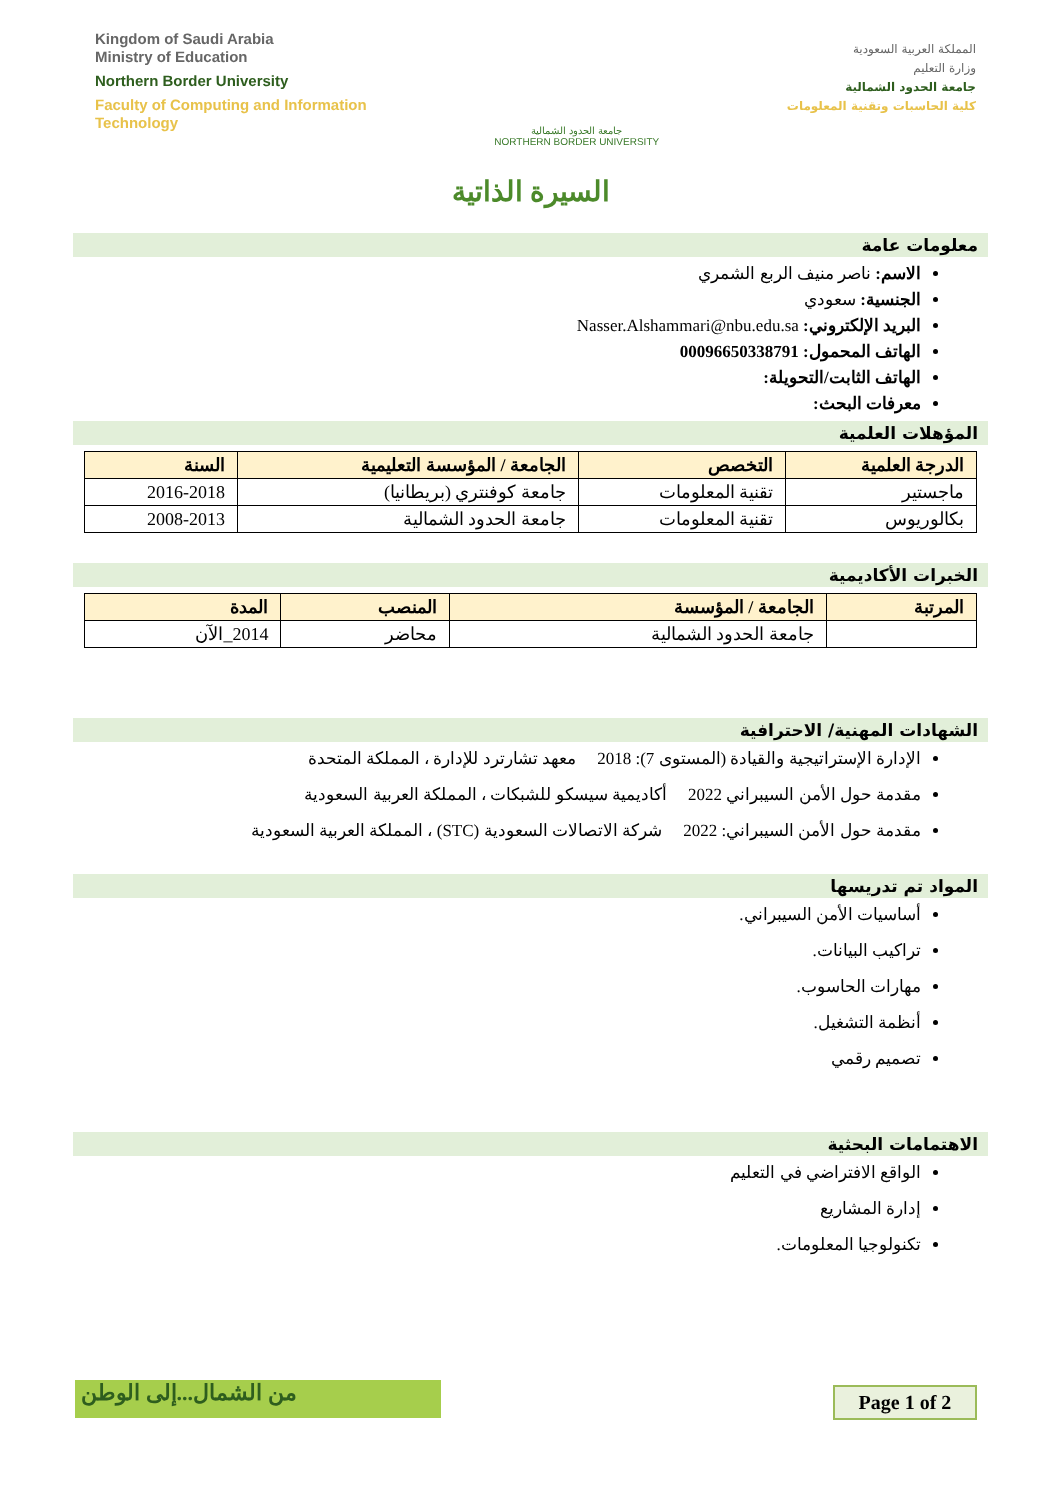Kingdom of Saudi Arabia
Ministry of Education
Northern Border University
Faculty of Computing and Information
Technology
جامعة الحدود الشمالية
NORTHERN BORDER UNIVERSITY
المملكة العربية السعودية
وزارة التعليم
جامعة الحدود الشمالية
كلية الحاسبات وتقنية المعلومات
السيرة الذاتية
معلومات عامة
الاسم: ناصر منيف الربع الشمري
الجنسية: سعودي
البريد الإلكتروني: Nasser.Alshammari@nbu.edu.sa
الهاتف المحمول: 00096650338791
الهاتف الثابت/التحويلة:
معرفات البحث:
المؤهلات العلمية
| الدرجة العلمية | التخصص | الجامعة / المؤسسة التعليمية | السنة |
| --- | --- | --- | --- |
| ماجستير | تقنية المعلومات | جامعة كوفنتري (بريطانيا) | 2016-2018 |
| بكالوريوس | تقنية المعلومات | جامعة الحدود الشمالية | 2008-2013 |
الخبرات الأكاديمية
| المرتبة | الجامعة / المؤسسة | المنصب | المدة |
| --- | --- | --- | --- |
| | جامعة الحدود الشمالية | محاضر | 2014_الآن |
الشهادات المهنية/ الاحترافية
الإدارة الإستراتيجية والقيادة (المستوى 7): 2018 معهد تشارترد للإدارة ، المملكة المتحدة
مقدمة حول الأمن السيبراني 2022 أكاديمية سيسكو للشبكات ، المملكة العربية السعودية
مقدمة حول الأمن السيبراني: 2022 شركة الاتصالات السعودية (STC) ، المملكة العربية السعودية
المواد تم تدريسها
أساسيات الأمن السيبراني.
تراكيب البيانات.
مهارات الحاسوب.
أنظمة التشغيل.
تصميم رقمي
الاهتمامات البحثية
الواقع الافتراضي في التعليم
إدارة المشاريع
تكنولوجيا المعلومات.
من الشمال...إلى الوطن Page 1 of 2